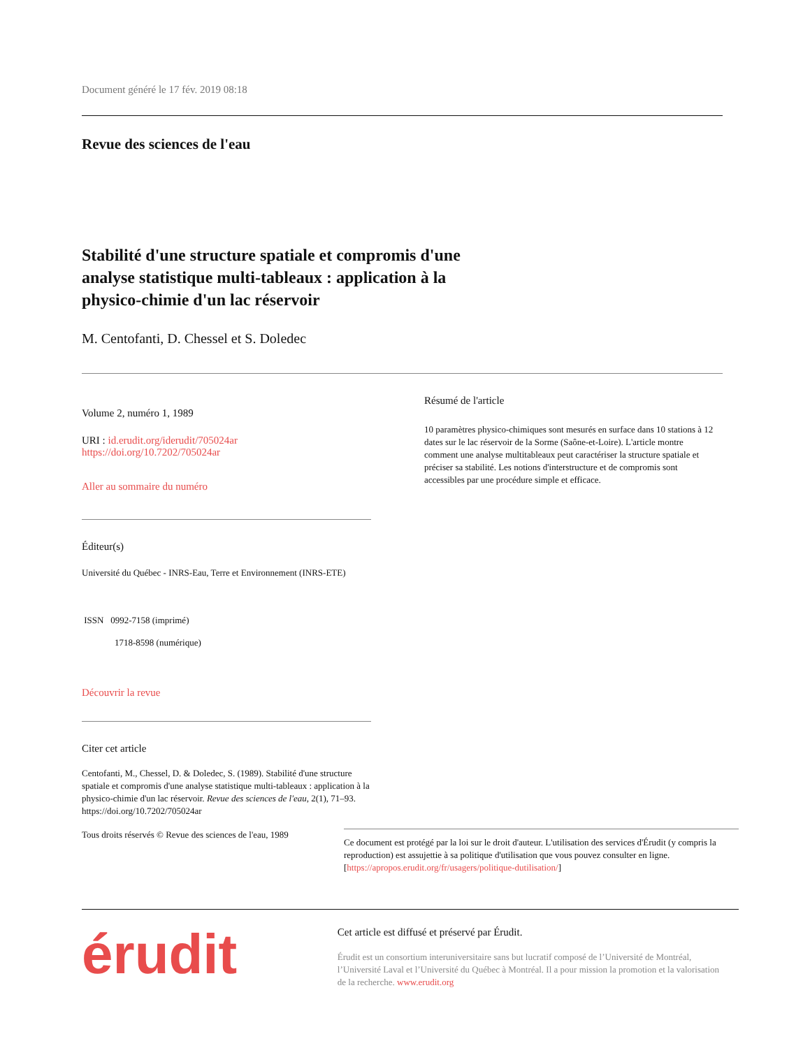Document généré le 17 fév. 2019 08:18
Revue des sciences de l'eau
Stabilité d'une structure spatiale et compromis d'une analyse statistique multi-tableaux : application à la physico-chimie d'un lac réservoir
M. Centofanti, D. Chessel et S. Doledec
Volume 2, numéro 1, 1989
URI : id.erudit.org/iderudit/705024ar
https://doi.org/10.7202/705024ar
Aller au sommaire du numéro
Éditeur(s)
Université du Québec - INRS-Eau, Terre et Environnement (INRS-ETE)
ISSN 0992-7158 (imprimé)
1718-8598 (numérique)
Découvrir la revue
Citer cet article
Centofanti, M., Chessel, D. & Doledec, S. (1989). Stabilité d'une structure spatiale et compromis d'une analyse statistique multi-tableaux : application à la physico-chimie d'un lac réservoir. Revue des sciences de l'eau, 2(1), 71–93. https://doi.org/10.7202/705024ar
Résumé de l'article
10 paramètres physico-chimiques sont mesurés en surface dans 10 stations à 12 dates sur le lac réservoir de la Sorme (Saône-et-Loire). L'article montre comment une analyse multitableaux peut caractériser la structure spatiale et préciser sa stabilité. Les notions d'interstructure et de compromis sont accessibles par une procédure simple et efficace.
Tous droits réservés © Revue des sciences de l'eau, 1989
Ce document est protégé par la loi sur le droit d'auteur. L'utilisation des services d'Érudit (y compris la reproduction) est assujettie à sa politique d'utilisation que vous pouvez consulter en ligne. [https://apropos.erudit.org/fr/usagers/politique-dutilisation/]
érudit
Cet article est diffusé et préservé par Érudit.
Érudit est un consortium interuniversitaire sans but lucratif composé de l’Université de Montréal, l’Université Laval et l’Université du Québec à Montréal. Il a pour mission la promotion et la valorisation de la recherche. www.erudit.org